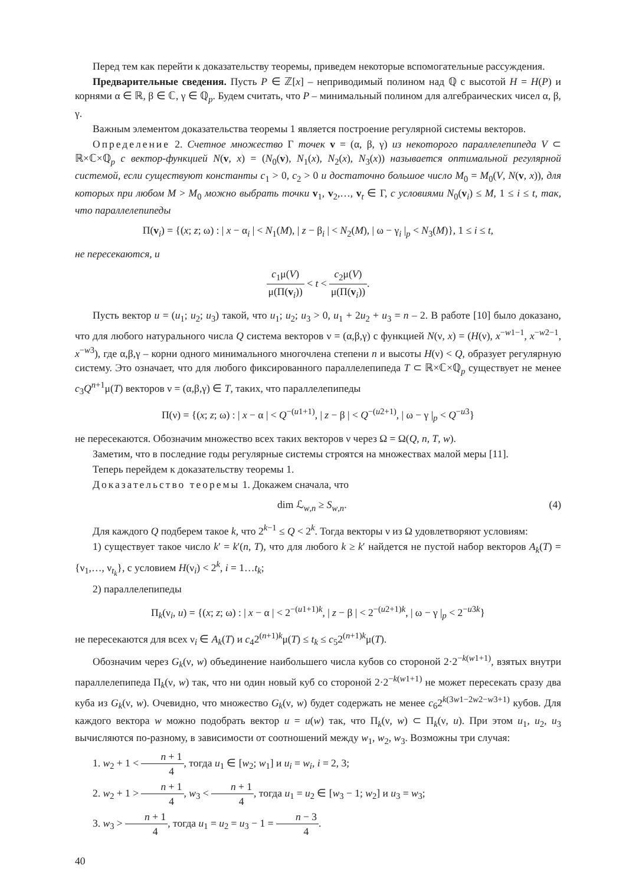Перед тем как перейти к доказательству теоремы, приведем некоторые вспомогательные рассуждения.
Предварительные сведения. Пусть P ∈ ℤ[x] – неприводимый полином над ℚ с высотой H = H(P) и корнями α ∈ ℝ, β ∈ ℂ, γ ∈ ℚ<sub>p</sub>. Будем считать, что P – минимальный полином для алгебраических чисел α, β, γ.
Важным элементом доказательства теоремы 1 является построение регулярной системы векторов.
Определение 2. Счетное множество Γ точек v = (α, β, γ) из некоторого параллелепипеда V ⊂ ℝ×ℂ×ℚ<sub>p</sub> с вектор-функцией N(v, x) = (N<sub>0</sub>(v), N<sub>1</sub>(x), N<sub>2</sub>(x), N<sub>3</sub>(x)) называется оптимальной регулярной системой, если существуют константы c<sub>1</sub> > 0, c<sub>2</sub> > 0 и достаточно большое число M<sub>0</sub> = M<sub>0</sub>(V, N(v, x)), для которых при любом M > M<sub>0</sub> можно выбрать точки v<sub>1</sub>, v<sub>2</sub>,…, v<sub>t</sub> ∈ Γ, с условиями N<sub>0</sub>(v<sub>i</sub>) ≤ M, 1 ≤ i ≤ t, так, что параллелепипеды
Π(v<sub>i</sub>) = {(x; z; ω) : | x − α<sub>i</sub> | < N<sub>1</sub>(M), | z − β<sub>i</sub> | < N<sub>2</sub>(M), | ω − γ<sub>i</sub> |<sub>p</sub> < N<sub>3</sub>(M)}, 1 ≤ i ≤ t,
не пересекаются, и
c<sub>1</sub>μ(V) μ(Π(v<sub>i</sub>)) < t < c<sub>2</sub>μ(V) μ(Π(v<sub>i</sub>)).
Пусть вектор u = (u<sub>1</sub>; u<sub>2</sub>; u<sub>3</sub>) такой, что u<sub>1</sub>; u<sub>2</sub>; u<sub>3</sub> > 0, u<sub>1</sub> + 2u<sub>2</sub> + u<sub>3</sub> = n – 2. В работе [10] было доказано, что для любого натурального числа Q система векторов ν = (α,β,γ) с функцией N(ν, x) = (H(ν), x<sup>−w1−1</sup>, x<sup>−w2−1</sup>, x<sup>−w3</sup>), где α,β,γ – корни одного минимального многочлена степени n и высоты H(ν) < Q, образует регулярную систему. Это означает, что для любого фиксированного параллелепипеда T ⊂ ℝ×ℂ×ℚ<sub>p</sub> существует не менее c<sub>3</sub>Q<sup>n+1</sup>μ(T) векторов ν = (α,β,γ) ∈ T, таких, что параллелепипеды
Π(ν) = {(x; z; ω) : | x − α | < Q<sup>−(u1+1)</sup>, | z − β | < Q<sup>−(u2+1)</sup>, | ω − γ |<sub>p</sub> < Q<sup>−u3</sup>}
не пересекаются. Обозначим множество всех таких векторов ν через Ω = Ω(Q, n, T, w).
Заметим, что в последние годы регулярные системы строятся на множествах малой меры [11].
Теперь перейдем к доказательству теоремы 1.
Доказательство теоремы 1. Докажем сначала, что
dim ℒ<sub>w,n</sub> ≥ S<sub>w,n</sub>. (4)
Для каждого Q подберем такое k, что 2<sup>k−1</sup> ≤ Q < 2<sup>k</sup>. Тогда векторы ν из Ω удовлетворяют условиям:
1) существует такое число k′ = k′(n, T), что для любого k ≥ k′ найдется не пустой набор векторов A<sub>k</sub>(T) = {ν<sub>1</sub>,…, ν<sub>t<sub>k</sub></sub>}, с условием H(ν<sub>i</sub>) < 2<sup>k</sup>, i = 1…t<sub>k</sub>;
2) параллелепипеды
Π<sub>k</sub>(ν<sub>i</sub>, u) = {(x; z; ω) : | x − α | < 2<sup>−(u1+1)k</sup>, | z − β | < 2<sup>−(u2+1)k</sup>, | ω − γ |<sub>p</sub> < 2<sup>−u3k</sup>}
не пересекаются для всех ν<sub>i</sub> ∈ A<sub>k</sub>(T) и c<sub>4</sub>2<sup>(n+1)k</sup>μ(T) ≤ t<sub>k</sub> ≤ c<sub>5</sub>2<sup>(n+1)k</sup>μ(T).
Обозначим через G<sub>k</sub>(ν, w) объединение наибольшего числа кубов со стороной 2·2<sup>−k(w1+1)</sup>, взятых внутри параллелепипеда Π<sub>k</sub>(ν, w) так, что ни один новый куб со стороной 2·2<sup>−k(w1+1)</sup> не может пересекать сразу два куба из G<sub>k</sub>(ν, w). Очевидно, что множество G<sub>k</sub>(ν, w) будет содержать не менее c<sub>6</sub>2<sup>k(3w1−2w2−w3+1)</sup> кубов. Для каждого вектора w можно подобрать вектор u = u(w) так, что Π<sub>k</sub>(ν, w) ⊂ Π<sub>k</sub>(ν, u). При этом u<sub>1</sub>, u<sub>2</sub>, u<sub>3</sub> вычисляются по-разному, в зависимости от соотношений между w<sub>1</sub>, w<sub>2</sub>, w<sub>3</sub>. Возможны три случая:
1. w<sub>2</sub> + 1 < n + 1 4, тогда u<sub>1</sub> ∈ [w<sub>2</sub>; w<sub>1</sub>] и u<sub>i</sub> = w<sub>i</sub>, i = 2, 3;
2. w<sub>2</sub> + 1 > n + 1 4, w<sub>3</sub> < n + 1 4, тогда u<sub>1</sub> = u<sub>2</sub> ∈ [w<sub>3</sub> − 1; w<sub>2</sub>] и u<sub>3</sub> = w<sub>3</sub>;
3. w<sub>3</sub> > n + 1 4, тогда u<sub>1</sub> = u<sub>2</sub> = u<sub>3</sub> − 1 = n − 3 4.
40